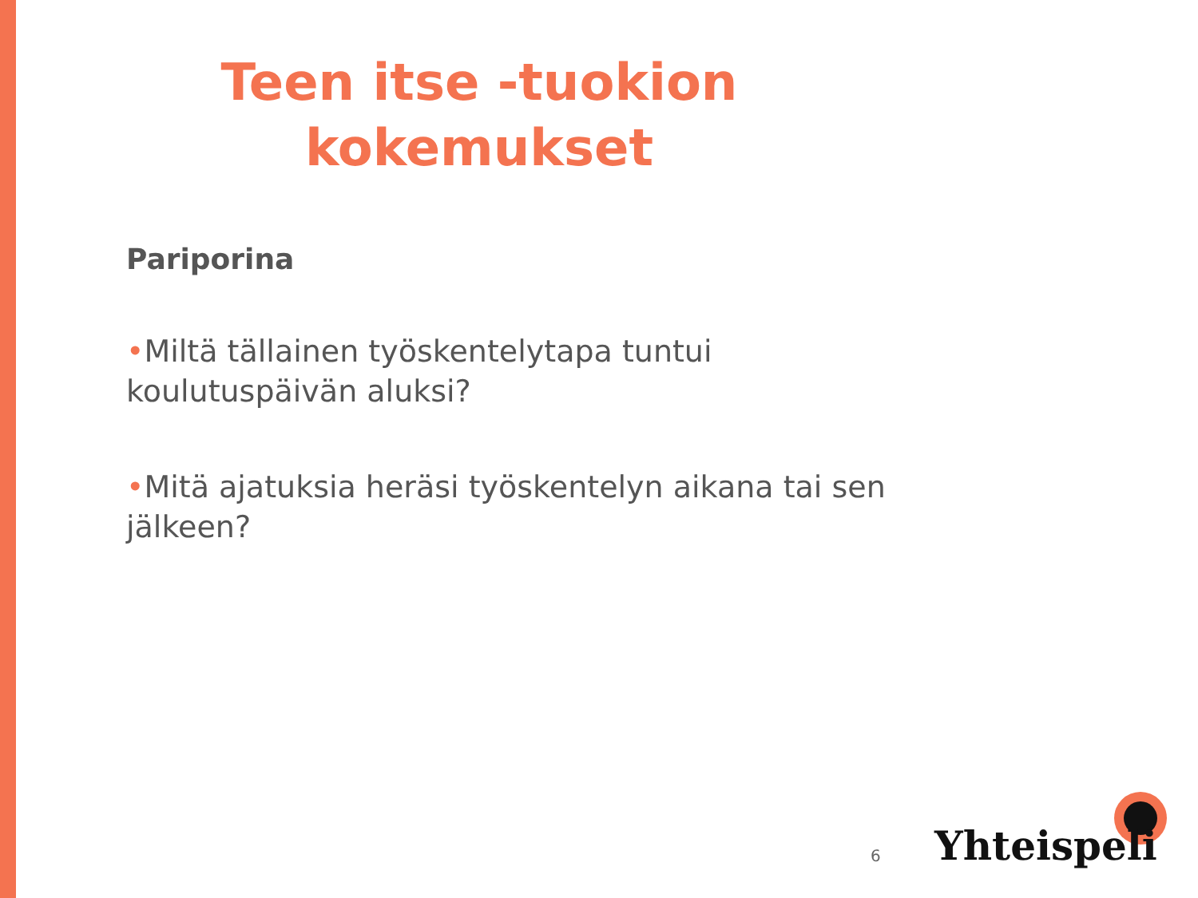Teen itse -tuokion
kokemukset
Pariporina
•Miltä tällainen työskentelytapa tuntui koulutuspäivän aluksi?
•Mitä ajatuksia heräsi työskentelyn aikana tai sen jälkeen?
6 Yhteispeli